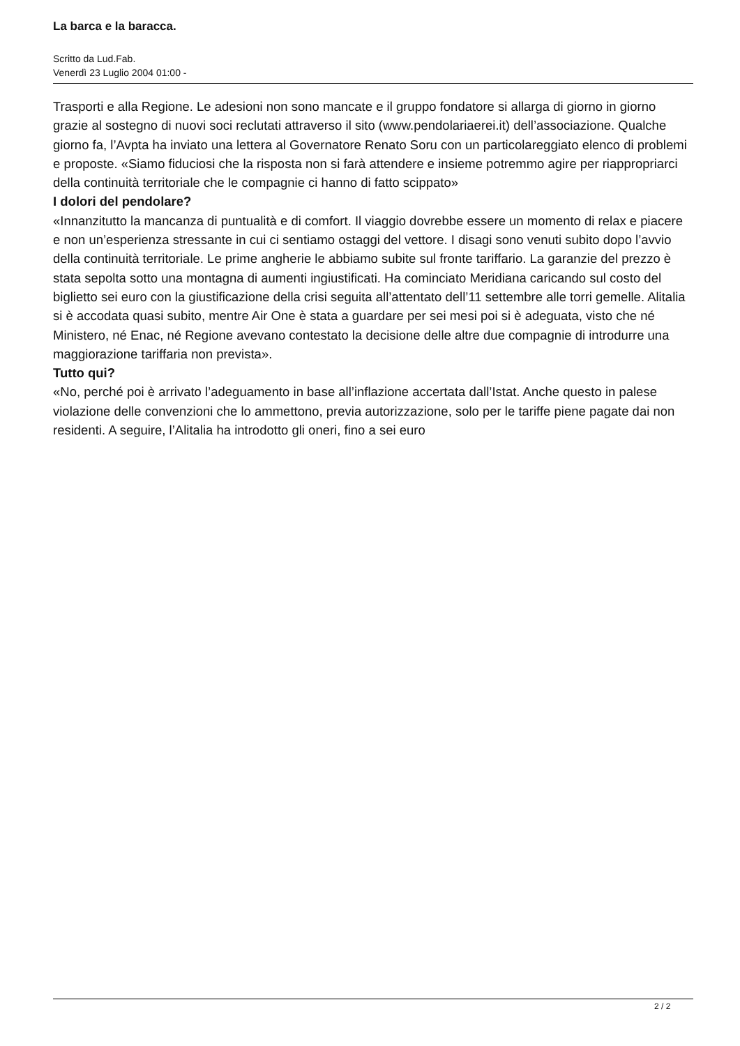La barca e la baracca.
Scritto da Lud.Fab.
Venerdì 23 Luglio 2004 01:00 -
Trasporti e alla Regione. Le adesioni non sono mancate e il gruppo fondatore si allarga di giorno in giorno grazie al sostegno di nuovi soci reclutati attraverso il sito (www.pendolariaerei.it) dell’associazione. Qualche giorno fa, l’Avpta ha inviato una lettera al Governatore Renato Soru con un particolareggiato elenco di problemi e proposte. «Siamo fiduciosi che la risposta non si farà attendere e insieme potremmo agire per riappropriarci della continuità territoriale che le compagnie ci hanno di fatto scippato»
I dolori del pendolare?
«Innanzitutto la mancanza di puntualità e di comfort. Il viaggio dovrebbe essere un momento di relax e piacere e non un’esperienza stressante in cui ci sentiamo ostaggi del vettore. I disagi sono venuti subito dopo l’avvio della continuità territoriale. Le prime angherie le abbiamo subite sul fronte tariffario. La garanzie del prezzo è stata sepolta sotto una montagna di aumenti ingiustificati. Ha cominciato Meridiana caricando sul costo del biglietto sei euro con la giustificazione della crisi seguita all’attentato dell’11 settembre alle torri gemelle. Alitalia si è accodata quasi subito, mentre Air One è stata a guardare per sei mesi poi si è adeguata, visto che né Ministero, né Enac, né Regione avevano contestato la decisione delle altre due compagnie di introdurre una maggiorazione tariffaria non prevista».
Tutto qui?
«No, perché poi è arrivato l’adeguamento in base all’inflazione accertata dall’Istat. Anche questo in palese violazione delle convenzioni che lo ammettono, previa autorizzazione, solo per le tariffe piene pagate dai non residenti. A seguire, l’Alitalia ha introdotto gli oneri, fino a sei euro
2 / 2